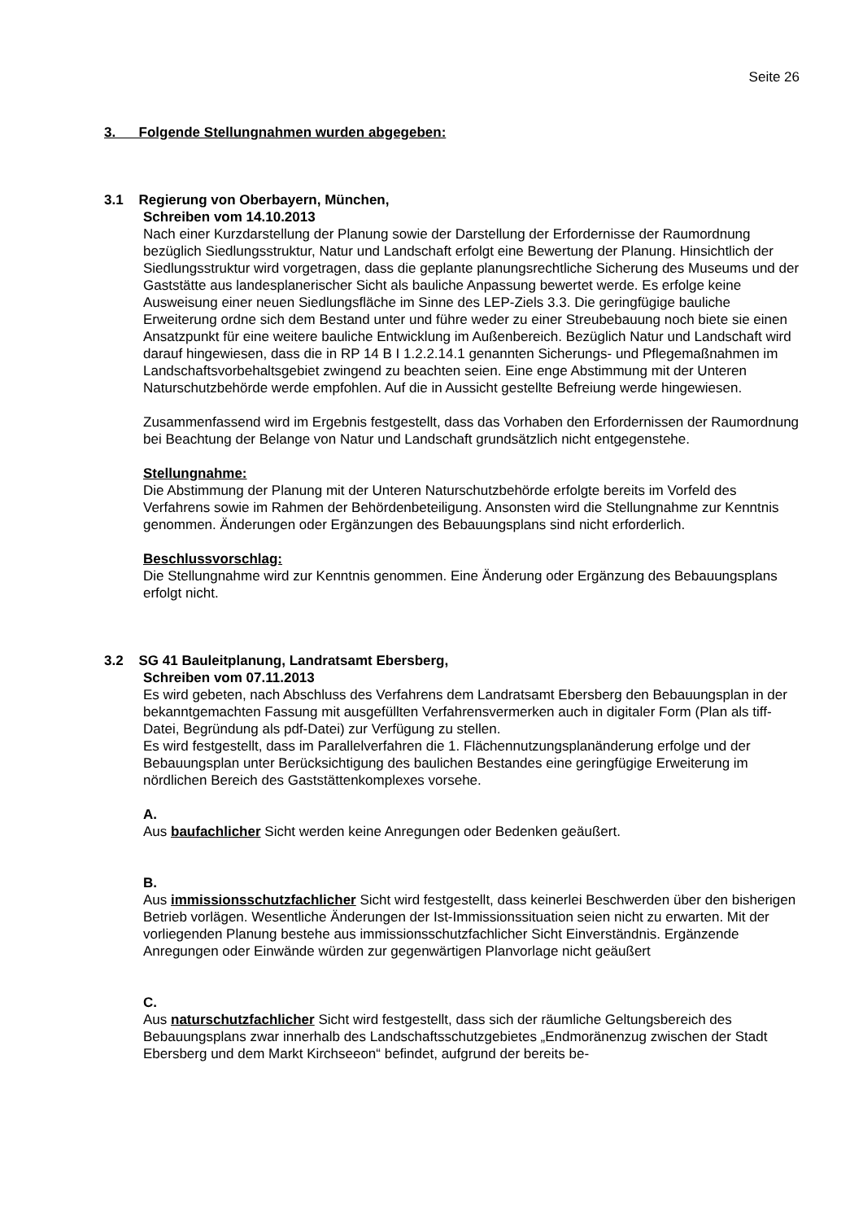Seite 26
3. Folgende Stellungnahmen wurden abgegeben:
3.1 Regierung von Oberbayern, München,
Schreiben vom 14.10.2013
Nach einer Kurzdarstellung der Planung sowie der Darstellung der Erfordernisse der Raumordnung bezüglich Siedlungsstruktur, Natur und Landschaft erfolgt eine Bewertung der Planung. Hinsichtlich der Siedlungsstruktur wird vorgetragen, dass die geplante planungsrechtliche Sicherung des Museums und der Gaststätte aus landesplanerischer Sicht als bauliche Anpassung bewertet werde. Es erfolge keine Ausweisung einer neuen Siedlungsfläche im Sinne des LEP-Ziels 3.3. Die geringfügige bauliche Erweiterung ordne sich dem Bestand unter und führe weder zu einer Streubebauung noch biete sie einen Ansatzpunkt für eine weitere bauliche Entwicklung im Außenbereich. Bezüglich Natur und Landschaft wird darauf hingewiesen, dass die in RP 14 B I 1.2.2.14.1 genannten Sicherungs- und Pflegemaßnahmen im Landschaftsvorbehaltsgebiet zwingend zu beachten seien. Eine enge Abstimmung mit der Unteren Naturschutzbehörde werde empfohlen. Auf die in Aussicht gestellte Befreiung werde hingewiesen.
Zusammenfassend wird im Ergebnis festgestellt, dass das Vorhaben den Erfordernissen der Raumordnung bei Beachtung der Belange von Natur und Landschaft grundsätzlich nicht entgegenstehe.
Stellungnahme:
Die Abstimmung der Planung mit der Unteren Naturschutzbehörde erfolgte bereits im Vorfeld des Verfahrens sowie im Rahmen der Behördenbeteiligung. Ansonsten wird die Stellungnahme zur Kenntnis genommen. Änderungen oder Ergänzungen des Bebauungsplans sind nicht erforderlich.
Beschlussvorschlag:
Die Stellungnahme wird zur Kenntnis genommen. Eine Änderung oder Ergänzung des Bebauungsplans erfolgt nicht.
3.2 SG 41 Bauleitplanung, Landratsamt Ebersberg,
Schreiben vom 07.11.2013
Es wird gebeten, nach Abschluss des Verfahrens dem Landratsamt Ebersberg den Bebauungsplan in der bekanntgemachten Fassung mit ausgefüllten Verfahrensvermerken auch in digitaler Form (Plan als tiff-Datei, Begründung als pdf-Datei) zur Verfügung zu stellen.
Es wird festgestellt, dass im Parallelverfahren die 1. Flächennutzungsplanänderung erfolge und der Bebauungsplan unter Berücksichtigung des baulichen Bestandes eine geringfügige Erweiterung im nördlichen Bereich des Gaststättenkomplexes vorsehe.
A.
Aus baufachlicher Sicht werden keine Anregungen oder Bedenken geäußert.
B.
Aus immissionsschutzfachlicher Sicht wird festgestellt, dass keinerlei Beschwerden über den bisherigen Betrieb vorlägen. Wesentliche Änderungen der Ist-Immissionssituation seien nicht zu erwarten. Mit der vorliegenden Planung bestehe aus immissionsschutzfachlicher Sicht Einverständnis. Ergänzende Anregungen oder Einwände würden zur gegenwärtigen Planvorlage nicht geäußert
C.
Aus naturschutzfachlicher Sicht wird festgestellt, dass sich der räumliche Geltungsbereich des Bebauungsplans zwar innerhalb des Landschaftsschutzgebietes „Endmoränenzug zwischen der Stadt Ebersberg und dem Markt Kirchseeon“ befindet, aufgrund der bereits be-